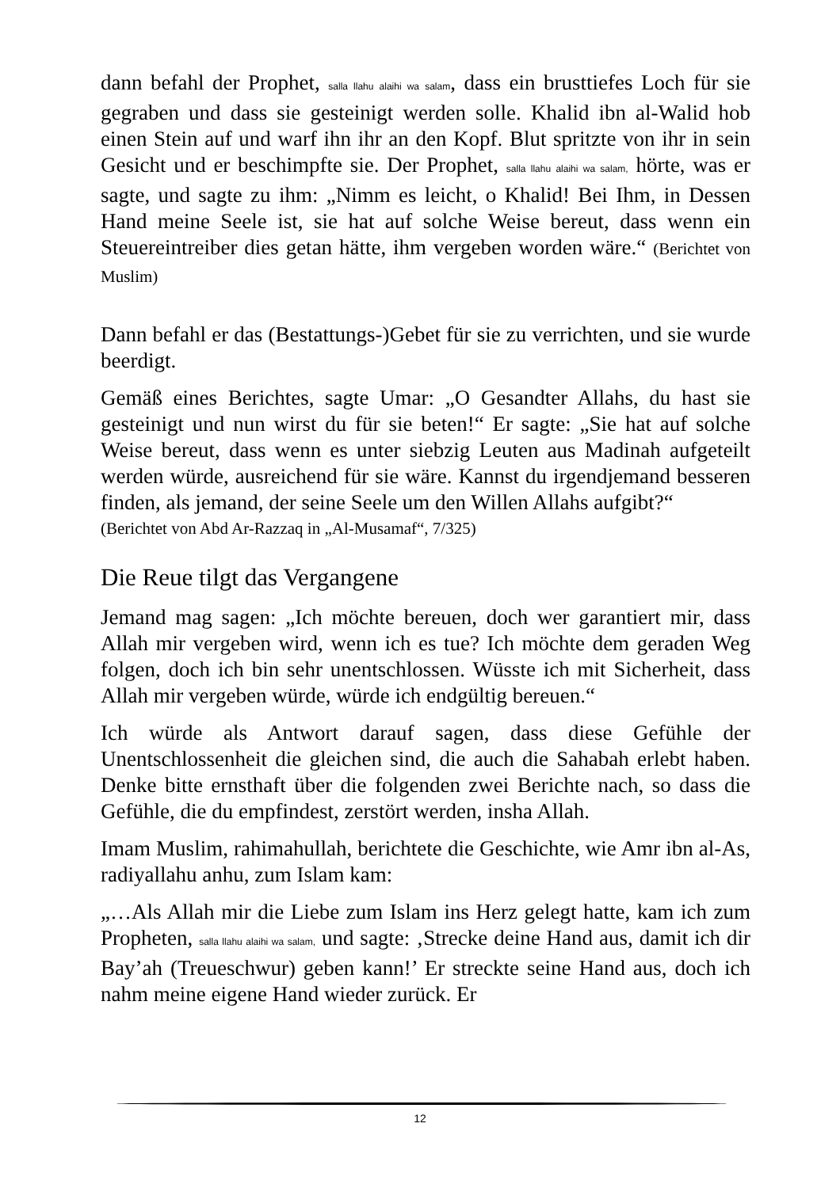dann befahl der Prophet, salla llahu alaihi wa salam, dass ein brusttiefes Loch für sie gegraben und dass sie gesteinigt werden solle. Khalid ibn al-Walid hob einen Stein auf und warf ihn ihr an den Kopf. Blut spritzte von ihr in sein Gesicht und er beschimpfte sie. Der Prophet, salla llahu alaihi wa salam, hörte, was er sagte, und sagte zu ihm: „Nimm es leicht, o Khalid! Bei Ihm, in Dessen Hand meine Seele ist, sie hat auf solche Weise bereut, dass wenn ein Steuereintreiber dies getan hätte, ihm vergeben worden wäre.“ (Berichtet von Muslim)
Dann befahl er das (Bestattungs-)Gebet für sie zu verrichten, und sie wurde beerdigt.
Gemäß eines Berichtes, sagte Umar: „O Gesandter Allahs, du hast sie gesteinigt und nun wirst du für sie beten!“ Er sagte: „Sie hat auf solche Weise bereut, dass wenn es unter siebzig Leuten aus Madinah aufgeteilt werden würde, ausreichend für sie wäre. Kannst du irgendjemand besseren finden, als jemand, der seine Seele um den Willen Allahs aufgibt?“
(Berichtet von Abd Ar-Razzaq in „Al-Musamaf“, 7/325)
Die Reue tilgt das Vergangene
Jemand mag sagen: „Ich möchte bereuen, doch wer garantiert mir, dass Allah mir vergeben wird, wenn ich es tue? Ich möchte dem geraden Weg folgen, doch ich bin sehr unentschlossen. Wüsste ich mit Sicherheit, dass Allah mir vergeben würde, würde ich endgültig bereuen.“
Ich würde als Antwort darauf sagen, dass diese Gefühle der Unentschlossenheit die gleichen sind, die auch die Sahabah erlebt haben. Denke bitte ernsthaft über die folgenden zwei Berichte nach, so dass die Gefühle, die du empfindest, zerstört werden, insha Allah.
Imam Muslim, rahimahullah, berichtete die Geschichte, wie Amr ibn al-As, radiyallahu anhu, zum Islam kam:
„…Als Allah mir die Liebe zum Islam ins Herz gelegt hatte, kam ich zum Propheten, salla llahu alaihi wa salam, und sagte: ‚Strecke deine Hand aus, damit ich dir Bay’ah (Treueschwur) geben kann!’ Er streckte seine Hand aus, doch ich nahm meine eigene Hand wieder zurück. Er
12